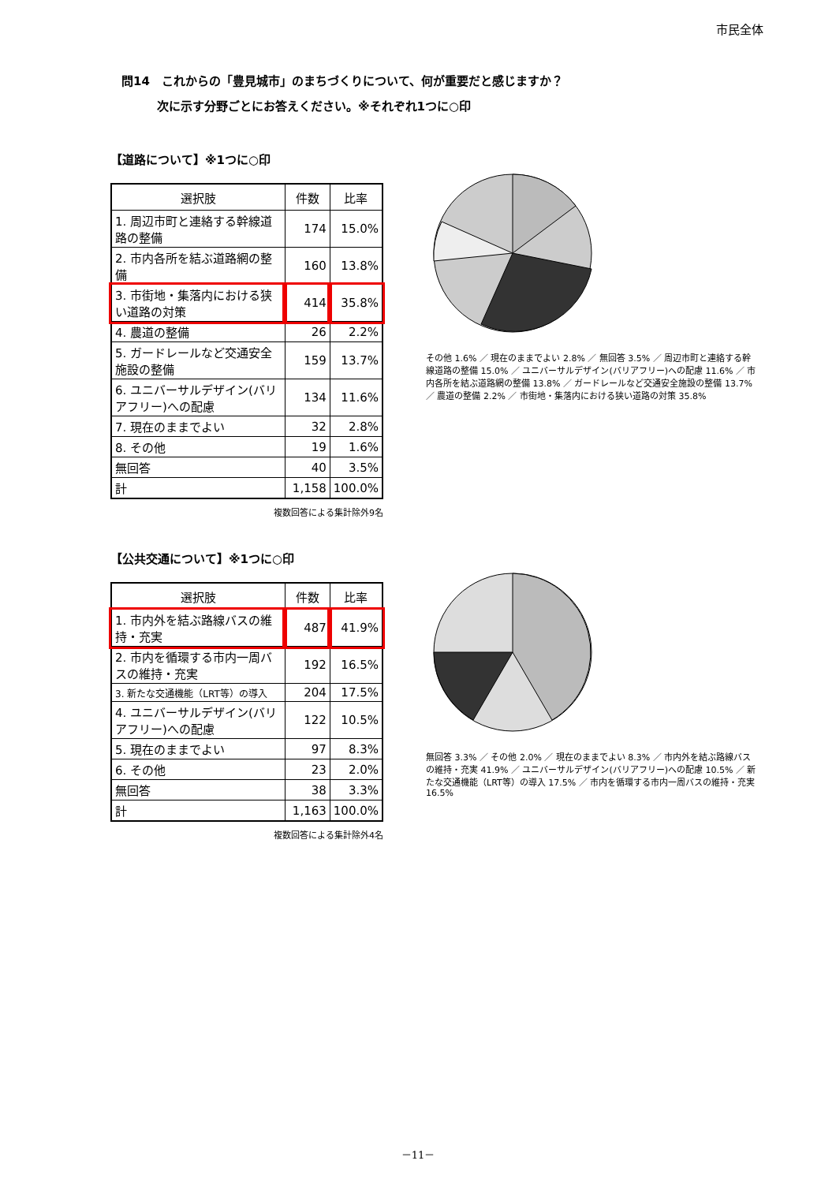市民全体
問14　これからの「豊見城市」のまちづくりについて、何が重要だと感じますか？
　　　次に示す分野ごとにお答えください。※それぞれ1つに○印
【道路について】※1つに○印
| 選択肢 | 件数 | 比率 |
| --- | --- | --- |
| 1. 周辺市町と連絡する幹線道路の整備 | 174 | 15.0% |
| 2. 市内各所を結ぶ道路網の整備 | 160 | 13.8% |
| 3. 市街地・集落内における狭い道路の対策 | 414 | 35.8% |
| 4. 農道の整備 | 26 | 2.2% |
| 5. ガードレールなど交通安全施設の整備 | 159 | 13.7% |
| 6. ユニバーサルデザイン(バリアフリー)への配慮 | 134 | 11.6% |
| 7. 現在のままでよい | 32 | 2.8% |
| 8. その他 | 19 | 1.6% |
| 無回答 | 40 | 3.5% |
| 計 | 1,158 | 100.0% |
複数回答による集計除外9名
その他 1.6% ／ 現在のままでよい 2.8% ／ 無回答 3.5% ／ 周辺市町と連絡する幹線道路の整備 15.0% ／ ユニバーサルデザイン(バリアフリー)への配慮 11.6% ／ 市内各所を結ぶ道路網の整備 13.8% ／ ガードレールなど交通安全施設の整備 13.7% ／ 農道の整備 2.2% ／ 市街地・集落内における狭い道路の対策 35.8%
【公共交通について】※1つに○印
| 選択肢 | 件数 | 比率 |
| --- | --- | --- |
| 1. 市内外を結ぶ路線バスの維持・充実 | 487 | 41.9% |
| 2. 市内を循環する市内一周バスの維持・充実 | 192 | 16.5% |
| 3. 新たな交通機能（LRT等）の導入 | 204 | 17.5% |
| 4. ユニバーサルデザイン(バリアフリー)への配慮 | 122 | 10.5% |
| 5. 現在のままでよい | 97 | 8.3% |
| 6. その他 | 23 | 2.0% |
| 無回答 | 38 | 3.3% |
| 計 | 1,163 | 100.0% |
複数回答による集計除外4名
無回答 3.3% ／ その他 2.0% ／ 現在のままでよい 8.3% ／ 市内外を結ぶ路線バスの維持・充実 41.9% ／ ユニバーサルデザイン(バリアフリー)への配慮 10.5% ／ 新たな交通機能（LRT等）の導入 17.5% ／ 市内を循環する市内一周バスの維持・充実 16.5%
－11－